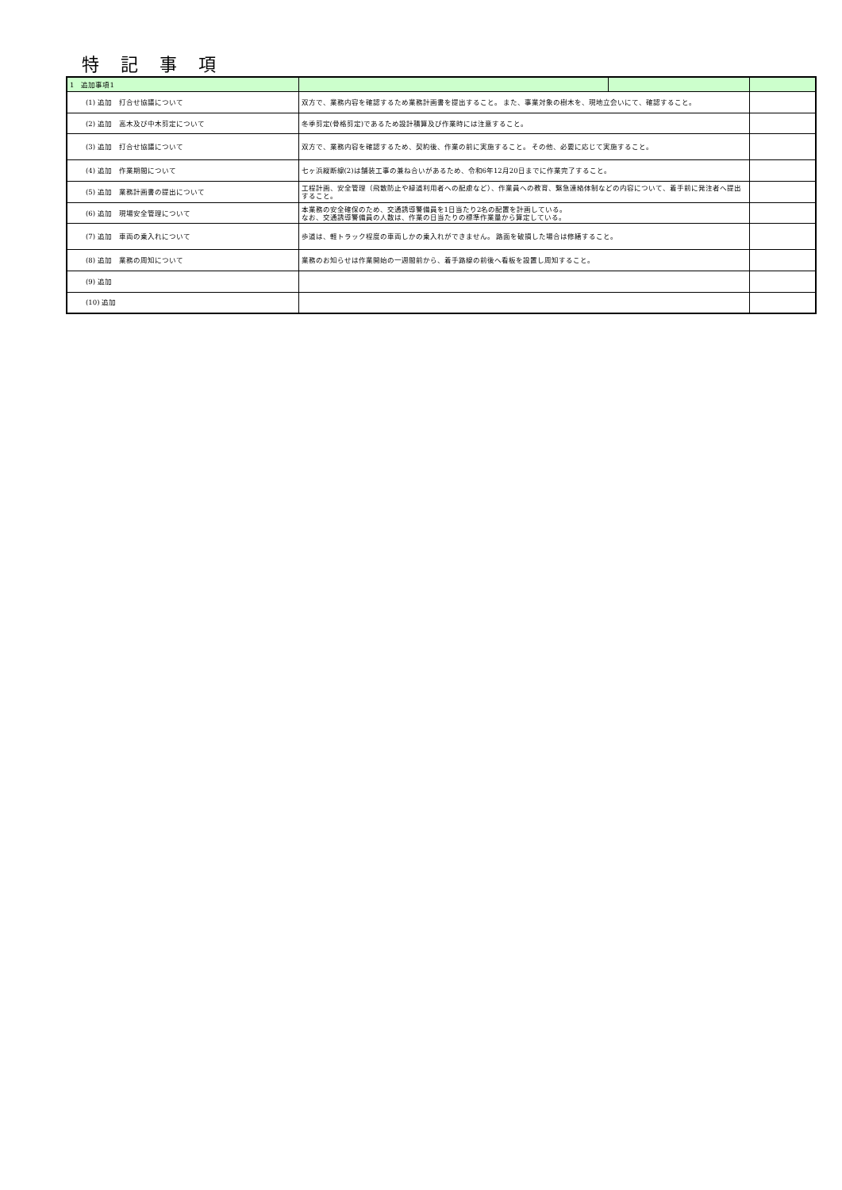特 記 事 項
| 1 追加事項1 | | | |
| (1) 追加 打合せ協議について | 双方で、業務内容を確認するため業務計画書を提出すること。 また、事業対象の樹木を、現地立会いにて、確認すること。 | | |
| (2) 追加 高木及び中木剪定について | 冬季剪定(骨格剪定)であるため設計積算及び作業時には注意すること。 | | |
| (3) 追加 打合せ協議について | 双方で、業務内容を確認するため、契約後、作業の前に実施すること。 その他、必要に応じて実施すること。 | | |
| (4) 追加 作業期間について | 七ヶ浜縦断線(2)は舗装工事の兼ね合いがあるため、令和6年12月20日までに作業完了すること。 | | |
| (5) 追加 業務計画書の提出について | 工程計画、安全管理（飛散防止や緑道利用者への配慮など）、作業員への教育、緊急連絡体制などの内容について、着手前に発注者へ提出すること。 | | |
| (6) 追加 現場安全管理について | 本業務の安全確保のため、交通誘導警備員を1日当たり2名の配置を計画している。 なお、交通誘導警備員の人数は、作業の日当たりの標準作業量から算定している。 | | |
| (7) 追加 車両の乗入れについて | 歩道は、軽トラック程度の車両しかの乗入れができません。 路面を破損した場合は修繕すること。 | | |
| (8) 追加 業務の周知について | 業務のお知らせは作業開始の一週間前から、着手路線の前後へ看板を設置し周知すること。 | | |
| (9) 追加 | | | |
| (10) 追加 | | | |